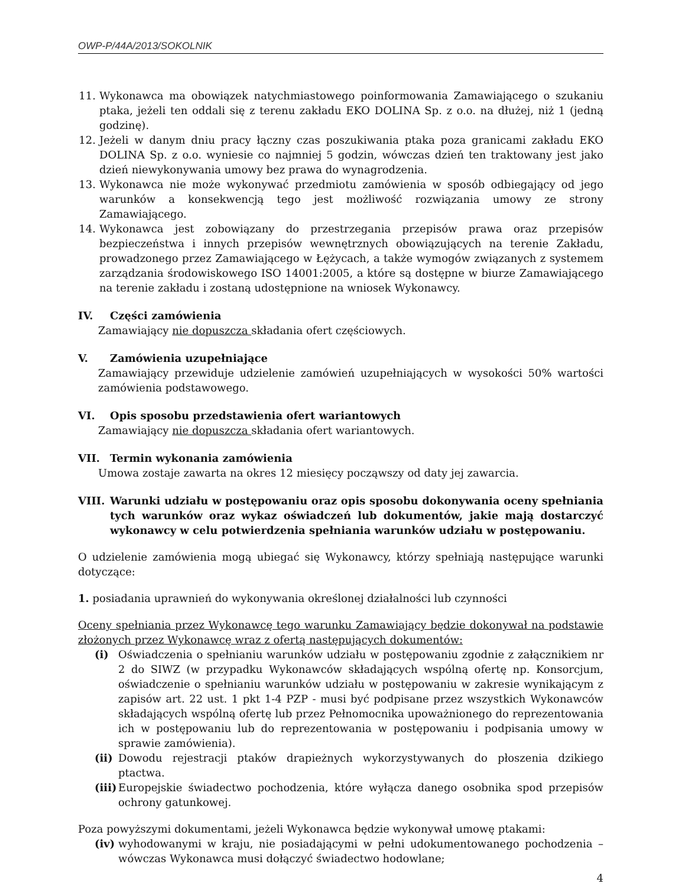OWP-P/44A/2013/SOKOLNIK
11. Wykonawca ma obowiązek natychmiastowego poinformowania Zamawiającego o szukaniu ptaka, jeżeli ten oddali się z terenu zakładu EKO DOLINA Sp. z o.o. na dłużej, niż 1 (jedną godzinę).
12. Jeżeli w danym dniu pracy łączny czas poszukiwania ptaka poza granicami zakładu EKO DOLINA Sp. z o.o. wyniesie co najmniej 5 godzin, wówczas dzień ten traktowany jest jako dzień niewykonywania umowy bez prawa do wynagrodzenia.
13. Wykonawca nie może wykonywać przedmiotu zamówienia w sposób odbiegający od jego warunków a konsekwencją tego jest możliwość rozwiązania umowy ze strony Zamawiającego.
14. Wykonawca jest zobowiązany do przestrzegania przepisów prawa oraz przepisów bezpieczeństwa i innych przepisów wewnętrznych obowiązujących na terenie Zakładu, prowadzonego przez Zamawiającego w Łężycach, a także wymogów związanych z systemem zarządzania środowiskowego ISO 14001:2005, a które są dostępne w biurze Zamawiającego na terenie zakładu i zostaną udostępnione na wniosek Wykonawcy.
IV. Części zamówienia
Zamawiający nie dopuszcza składania ofert częściowych.
V. Zamówienia uzupełniające
Zamawiający przewiduje udzielenie zamówień uzupełniających w wysokości 50% wartości zamówienia podstawowego.
VI. Opis sposobu przedstawienia ofert wariantowych
Zamawiający nie dopuszcza składania ofert wariantowych.
VII. Termin wykonania zamówienia
Umowa zostaje zawarta na okres 12 miesięcy począwszy od daty jej zawarcia.
VIII. Warunki udziału w postępowaniu oraz opis sposobu dokonywania oceny spełniania tych warunków oraz wykaz oświadczeń lub dokumentów, jakie mają dostarczyć wykonawcy w celu potwierdzenia spełniania warunków udziału w postępowaniu.
O udzielenie zamówienia mogą ubiegać się Wykonawcy, którzy spełniają następujące warunki dotyczące:
1. posiadania uprawnień do wykonywania określonej działalności lub czynności
Oceny spełniania przez Wykonawcę tego warunku Zamawiający będzie dokonywał na podstawie złożonych przez Wykonawcę wraz z ofertą następujących dokumentów:
(i) Oświadczenia o spełnianiu warunków udziału w postępowaniu zgodnie z załącznikiem nr 2 do SIWZ (w przypadku Wykonawców składających wspólną ofertę np. Konsorcjum, oświadczenie o spełnianiu warunków udziału w postępowaniu w zakresie wynikającym z zapisów art. 22 ust. 1 pkt 1-4 PZP - musi być podpisane przez wszystkich Wykonawców składających wspólną ofertę lub przez Pełnomocnika upoważnionego do reprezentowania ich w postępowaniu lub do reprezentowania w postępowaniu i podpisania umowy w sprawie zamówienia).
(ii) Dowodu rejestracji ptaków drapieżnych wykorzystywanych do płoszenia dzikiego ptactwa.
(iii) Europejskie świadectwo pochodzenia, które wyłącza danego osobnika spod przepisów ochrony gatunkowej.
Poza powyższymi dokumentami, jeżeli Wykonawca będzie wykonywał umowę ptakami:
(iv) wyhodowanymi w kraju, nie posiadającymi w pełni udokumentowanego pochodzenia – wówczas Wykonawca musi dołączyć świadectwo hodowlane;
4